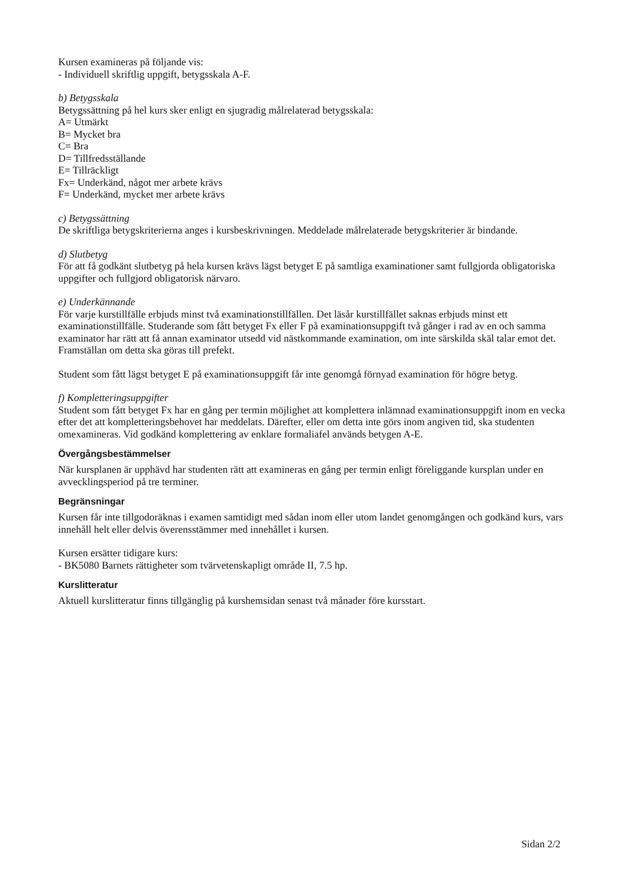Kursen examineras på följande vis:
- Individuell skriftlig uppgift, betygsskala A-F.
b) Betygsskala
Betygssättning på hel kurs sker enligt en sjugradig målrelaterad betygsskala:
A= Utmärkt
B= Mycket bra
C= Bra
D= Tillfredsställande
E= Tillräckligt
Fx= Underkänd, något mer arbete krävs
F= Underkänd, mycket mer arbete krävs
c) Betygssättning
De skriftliga betygskriterierna anges i kursbeskrivningen. Meddelade målrelaterade betygskriterier är bindande.
d) Slutbetyg
För att få godkänt slutbetyg på hela kursen krävs lägst betyget E på samtliga examinationer samt fullgjorda obligatoriska uppgifter och fullgjord obligatorisk närvaro.
e) Underkännande
För varje kurstillfälle erbjuds minst två examinationstillfällen. Det läsår kurstillfället saknas erbjuds minst ett examinationstillfälle. Studerande som fått betyget Fx eller F på examinationsuppgift två gånger i rad av en och samma examinator har rätt att få annan examinator utsedd vid nästkommande examination, om inte särskilda skäl talar emot det. Framställan om detta ska göras till prefekt.
Student som fått lägst betyget E på examinationsuppgift får inte genomgå förnyad examination för högre betyg.
f) Kompletteringsuppgifter
Student som fått betyget Fx har en gång per termin möjlighet att komplettera inlämnad examinationsuppgift inom en vecka efter det att kompletteringsbehovet har meddelats. Därefter, eller om detta inte görs inom angiven tid, ska studenten omexamineras. Vid godkänd komplettering av enklare formaliafel används betygen A-E.
Övergångsbestämmelser
När kursplanen är upphävd har studenten rätt att examineras en gång per termin enligt föreliggande kursplan under en avvecklingsperiod på tre terminer.
Begränsningar
Kursen får inte tillgodoräknas i examen samtidigt med sådan inom eller utom landet genomgången och godkänd kurs, vars innehåll helt eller delvis överensstämmer med innehållet i kursen.
Kursen ersätter tidigare kurs:
- BK5080 Barnets rättigheter som tvärvetenskapligt område II, 7.5 hp.
Kurslitteratur
Aktuell kurslitteratur finns tillgänglig på kurshemsidan senast två månader före kursstart.
Sidan 2/2